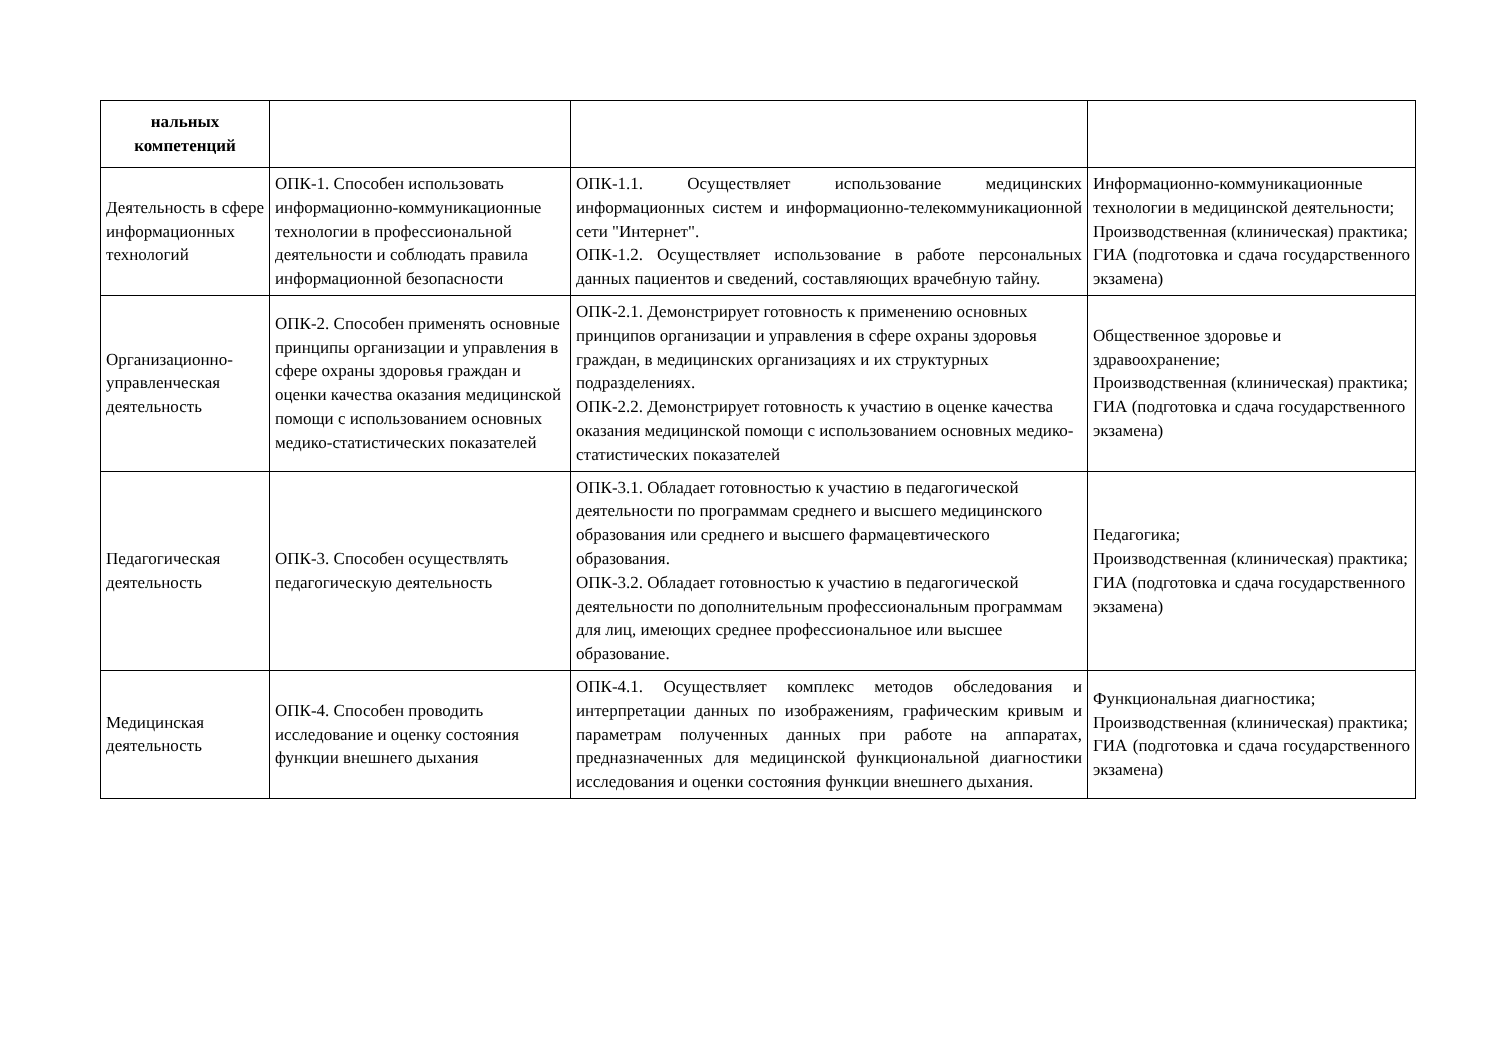| нальных компетенций | | | |
| Деятельность в сфере информационных технологий | ОПК-1. Способен использовать информационно-коммуникационные технологии в профессиональной деятельности и соблюдать правила информационной безопасности | ОПК-1.1. Осуществляет использование медицинских информационных систем и информационно-телекоммуникационной сети "Интернет". ОПК-1.2. Осуществляет использование в работе персональных данных пациентов и сведений, составляющих врачебную тайну. | Информационно-коммуникационные технологии в медицинской деятельности; Производственная (клиническая) практика; ГИА (подготовка и сдача государственного экзамена) |
| Организационно-управленческая деятельность | ОПК-2. Способен применять основные принципы организации и управления в сфере охраны здоровья граждан и оценки качества оказания медицинской помощи с использованием основных медико-статистических показателей | ОПК-2.1. Демонстрирует готовность к применению основных принципов организации и управления в сфере охраны здоровья граждан, в медицинских организациях и их структурных подразделениях. ОПК-2.2. Демонстрирует готовность к участию в оценке качества оказания медицинской помощи с использованием основных медико-статистических показателей | Общественное здоровье и здравоохранение; Производственная (клиническая) практика; ГИА (подготовка и сдача государственного экзамена) |
| Педагогическая деятельность | ОПК-3. Способен осуществлять педагогическую деятельность | ОПК-3.1. Обладает готовностью к участию в педагогической деятельности по программам среднего и высшего медицинского образования или среднего и высшего фармацевтического образования. ОПК-3.2. Обладает готовностью к участию в педагогической деятельности по дополнительным профессиональным программам для лиц, имеющих среднее профессиональное или высшее образование. | Педагогика; Производственная (клиническая) практика; ГИА (подготовка и сдача государственного экзамена) |
| Медицинская деятельность | ОПК-4. Способен проводить исследование и оценку состояния функции внешнего дыхания | ОПК-4.1. Осуществляет комплекс методов обследования и интерпретации данных по изображениям, графическим кривым и параметрам полученных данных при работе на аппаратах, предназначенных для медицинской функциональной диагностики исследования и оценки состояния функции внешнего дыхания. | Функциональная диагностика; Производственная (клиническая) практика; ГИА (подготовка и сдача государственного экзамена) |